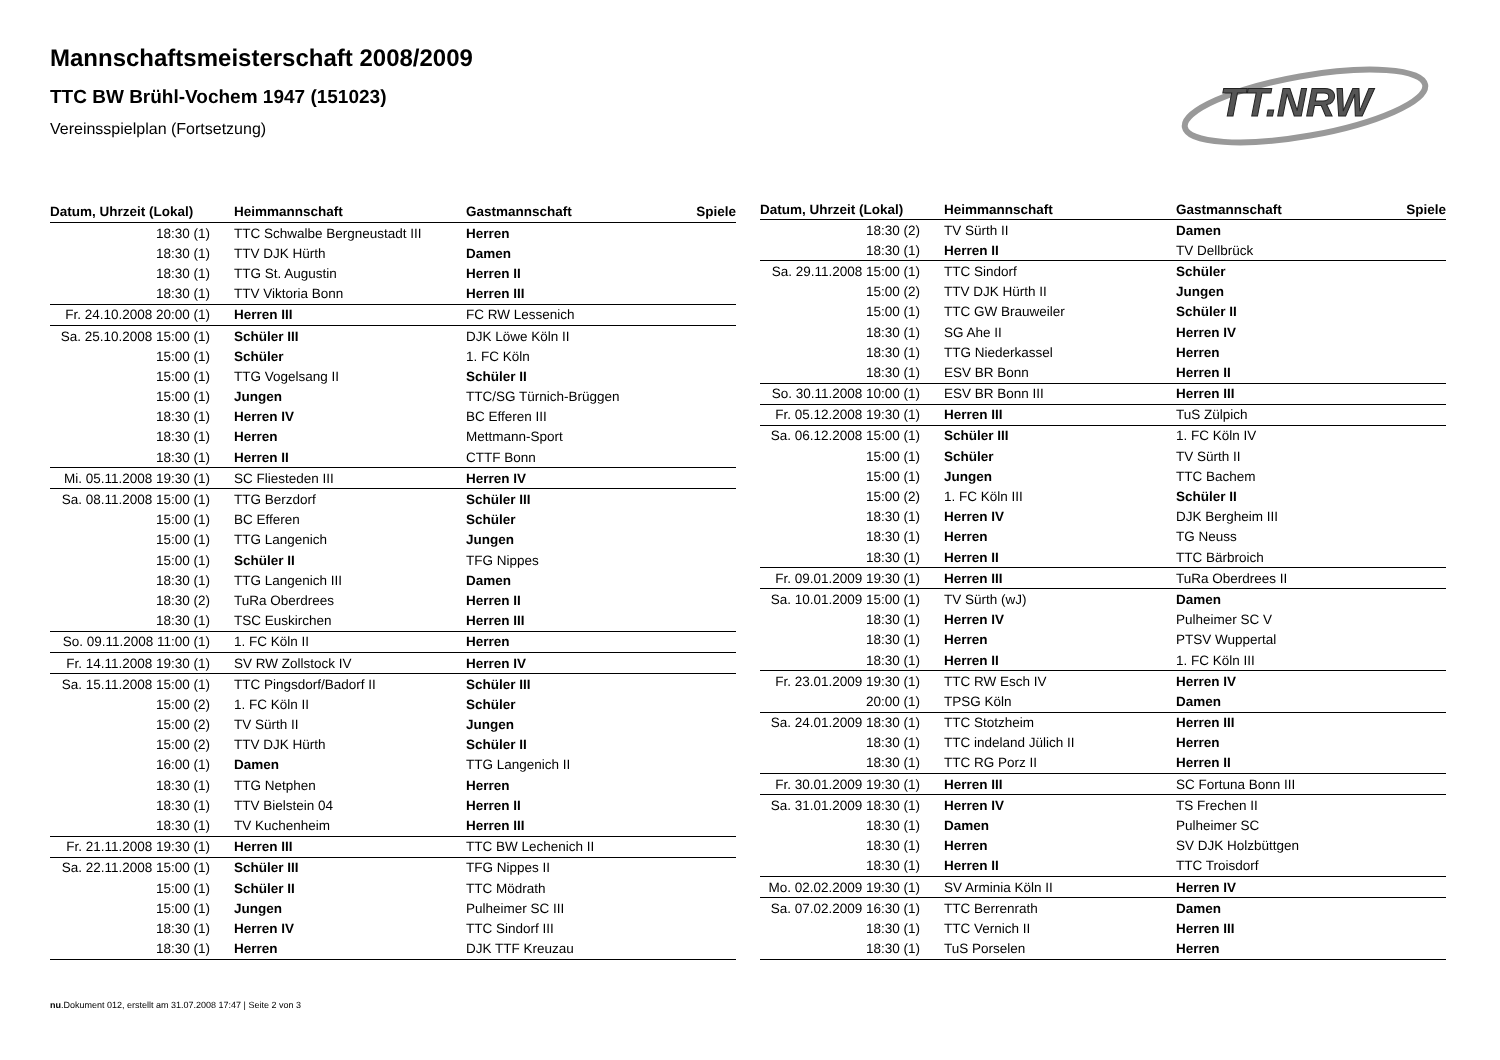Mannschaftsmeisterschaft 2008/2009
TTC BW Brühl-Vochem 1947 (151023)
Vereinsspielplan (Fortsetzung)
TT.NRW
| Datum, Uhrzeit (Lokal) | Heimmannschaft | Gastmannschaft | Spiele |
| --- | --- | --- | --- |
| 18:30 (1) | TTC Schwalbe Bergneustadt III | Herren | |
| 18:30 (1) | TTV DJK Hürth | Damen | |
| 18:30 (1) | TTG St. Augustin | Herren II | |
| 18:30 (1) | TTV Viktoria Bonn | Herren III | |
| Fr. 24.10.2008 20:00 (1) | Herren III | FC RW Lessenich | |
| Sa. 25.10.2008 15:00 (1) | Schüler III | DJK Löwe Köln II | |
| 15:00 (1) | Schüler | 1. FC Köln | |
| 15:00 (1) | TTG Vogelsang II | Schüler II | |
| 15:00 (1) | Jungen | TTC/SG Türnich-Brüggen | |
| 18:30 (1) | Herren IV | BC Efferen III | |
| 18:30 (1) | Herren | Mettmann-Sport | |
| 18:30 (1) | Herren II | CTTF Bonn | |
| Mi. 05.11.2008 19:30 (1) | SC Fliesteden III | Herren IV | |
| Sa. 08.11.2008 15:00 (1) | TTG Berzdorf | Schüler III | |
| 15:00 (1) | BC Efferen | Schüler | |
| 15:00 (1) | TTG Langenich | Jungen | |
| 15:00 (1) | Schüler II | TFG Nippes | |
| 18:30 (1) | TTG Langenich III | Damen | |
| 18:30 (2) | TuRa Oberdrees | Herren II | |
| 18:30 (1) | TSC Euskirchen | Herren III | |
| So. 09.11.2008 11:00 (1) | 1. FC Köln II | Herren | |
| Fr. 14.11.2008 19:30 (1) | SV RW Zollstock IV | Herren IV | |
| Sa. 15.11.2008 15:00 (1) | TTC Pingsdorf/Badorf II | Schüler III | |
| 15:00 (2) | 1. FC Köln II | Schüler | |
| 15:00 (2) | TV Sürth II | Jungen | |
| 15:00 (2) | TTV DJK Hürth | Schüler II | |
| 16:00 (1) | Damen | TTG Langenich II | |
| 18:30 (1) | TTG Netphen | Herren | |
| 18:30 (1) | TTV Bielstein 04 | Herren II | |
| 18:30 (1) | TV Kuchenheim | Herren III | |
| Fr. 21.11.2008 19:30 (1) | Herren III | TTC BW Lechenich II | |
| Sa. 22.11.2008 15:00 (1) | Schüler III | TFG Nippes II | |
| 15:00 (1) | Schüler II | TTC Mödrath | |
| 15:00 (1) | Jungen | Pulheimer SC III | |
| 18:30 (1) | Herren IV | TTC Sindorf III | |
| 18:30 (1) | Herren | DJK TTF Kreuzau | |
| Datum, Uhrzeit (Lokal) | Heimmannschaft | Gastmannschaft | Spiele |
| --- | --- | --- | --- |
| 18:30 (2) | TV Sürth II | Damen | |
| 18:30 (1) | Herren II | TV Dellbrück | |
| Sa. 29.11.2008 15:00 (1) | TTC Sindorf | Schüler | |
| 15:00 (2) | TTV DJK Hürth II | Jungen | |
| 15:00 (1) | TTC GW Brauweiler | Schüler II | |
| 18:30 (1) | SG Ahe II | Herren IV | |
| 18:30 (1) | TTG Niederkassel | Herren | |
| 18:30 (1) | ESV BR Bonn | Herren II | |
| So. 30.11.2008 10:00 (1) | ESV BR Bonn III | Herren III | |
| Fr. 05.12.2008 19:30 (1) | Herren III | TuS Zülpich | |
| Sa. 06.12.2008 15:00 (1) | Schüler III | 1. FC Köln IV | |
| 15:00 (1) | Schüler | TV Sürth II | |
| 15:00 (1) | Jungen | TTC Bachem | |
| 15:00 (2) | 1. FC Köln III | Schüler II | |
| 18:30 (1) | Herren IV | DJK Bergheim III | |
| 18:30 (1) | Herren | TG Neuss | |
| 18:30 (1) | Herren II | TTC Bärbroich | |
| Fr. 09.01.2009 19:30 (1) | Herren III | TuRa Oberdrees II | |
| Sa. 10.01.2009 15:00 (1) | TV Sürth (wJ) | Damen | |
| 18:30 (1) | Herren IV | Pulheimer SC V | |
| 18:30 (1) | Herren | PTSV Wuppertal | |
| 18:30 (1) | Herren II | 1. FC Köln III | |
| Fr. 23.01.2009 19:30 (1) | TTC RW Esch IV | Herren IV | |
| 20:00 (1) | TPSG Köln | Damen | |
| Sa. 24.01.2009 18:30 (1) | TTC Stotzheim | Herren III | |
| 18:30 (1) | TTC indeland Jülich II | Herren | |
| 18:30 (1) | TTC RG Porz II | Herren II | |
| Fr. 30.01.2009 19:30 (1) | Herren III | SC Fortuna Bonn III | |
| Sa. 31.01.2009 18:30 (1) | Herren IV | TS Frechen II | |
| 18:30 (1) | Damen | Pulheimer SC | |
| 18:30 (1) | Herren | SV DJK Holzbüttgen | |
| 18:30 (1) | Herren II | TTC Troisdorf | |
| Mo. 02.02.2009 19:30 (1) | SV Arminia Köln II | Herren IV | |
| Sa. 07.02.2009 16:30 (1) | TTC Berrenrath | Damen | |
| 18:30 (1) | TTC Vernich II | Herren III | |
| 18:30 (1) | TuS Porselen | Herren | |
nu.Dokument 012, erstellt am 31.07.2008 17:47 | Seite 2 von 3